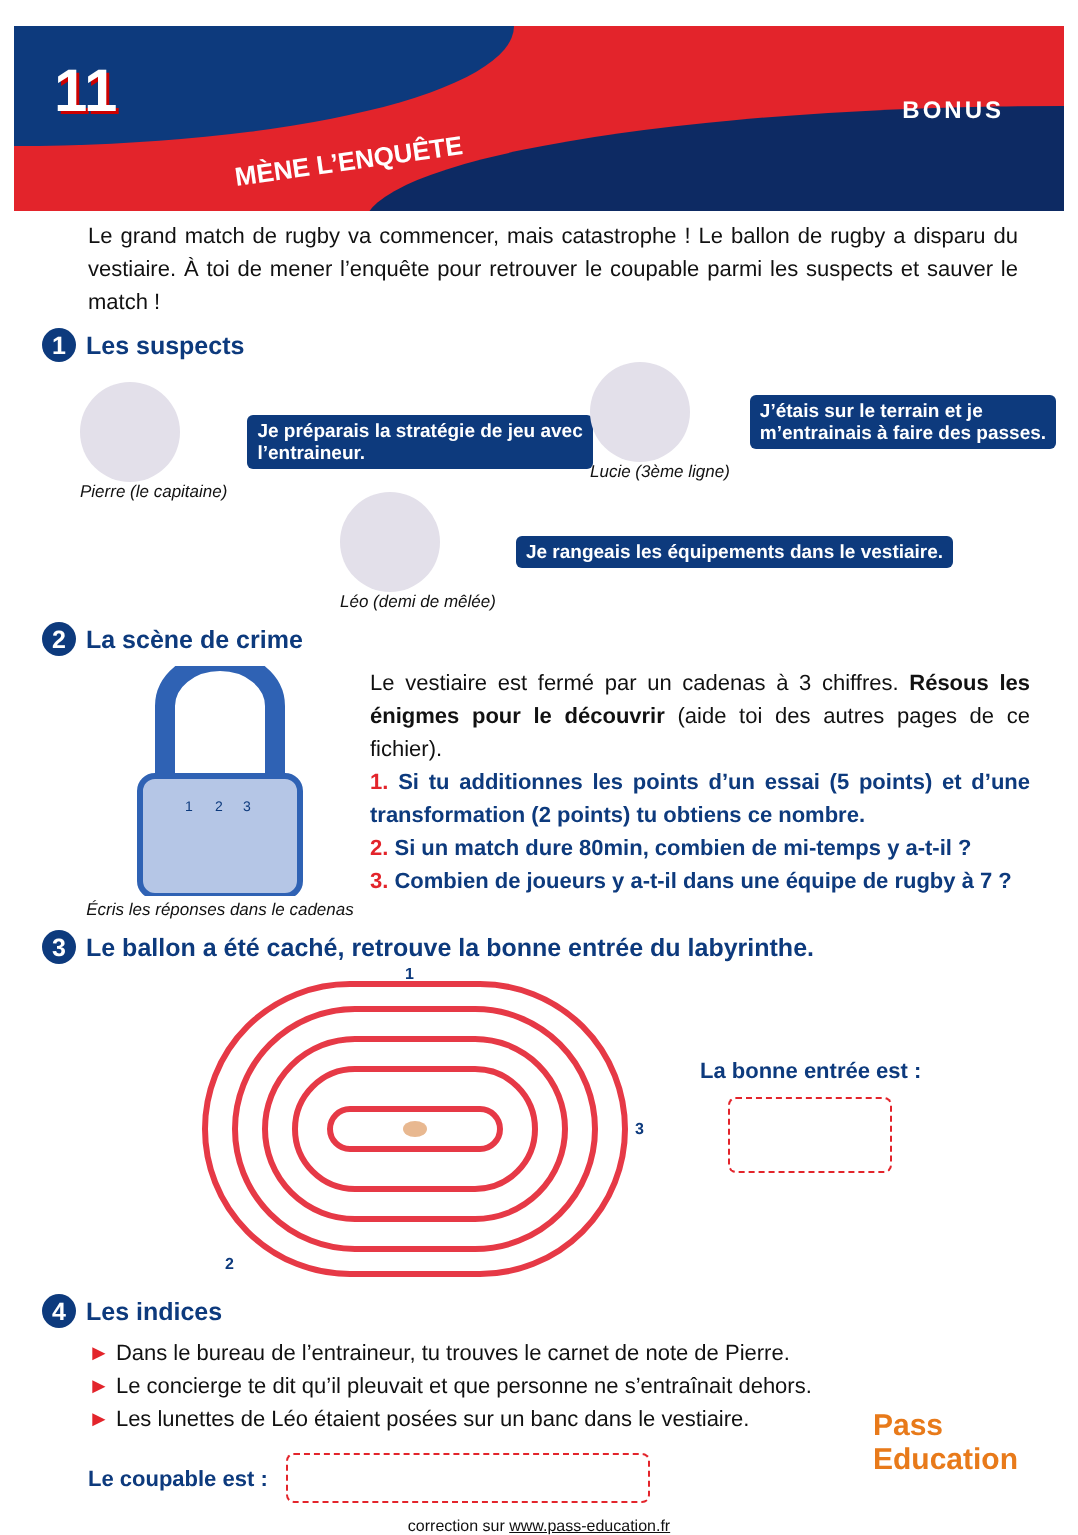11
MÈNE L’ENQUÊTE
BONUS
Le grand match de rugby va commencer, mais catastrophe ! Le ballon de rugby a disparu du vestiaire. À toi de mener l’enquête pour retrouver le coupable parmi les suspects et sauver le match !
1 Les suspects
Pierre (le capitaine)
Je préparais la stratégie de jeu avec
l’entraineur.
Lucie (3ème ligne)
J’étais sur le terrain et je
m’entrainais à faire des passes.
Léo (demi de mêlée)
Je rangeais les équipements dans le vestiaire.
2 La scène de crime
1
2
3
Écris les réponses dans le cadenas
Le vestiaire est fermé par un cadenas à 3 chiffres. Résous les énigmes pour le découvrir (aide toi des autres pages de ce fichier).
1. Si tu additionnes les points d’un essai (5 points) et d’une transformation (2 points) tu obtiens ce nombre.
2. Si un match dure 80min, combien de mi-temps y a-t-il ?
3. Combien de joueurs y a-t-il dans une équipe de rugby à 7 ?
3 Le ballon a été caché, retrouve la bonne entrée du labyrinthe.
1
3
2
La bonne entrée est :
4 Les indices
► Dans le bureau de l’entraineur, tu trouves le carnet de note de Pierre.
► Le concierge te dit qu’il pleuvait et que personne ne s’entraînait dehors.
► Les lunettes de Léo étaient posées sur un banc dans le vestiaire.
Le coupable est :
correction sur www.pass-education.fr
Pass
Education